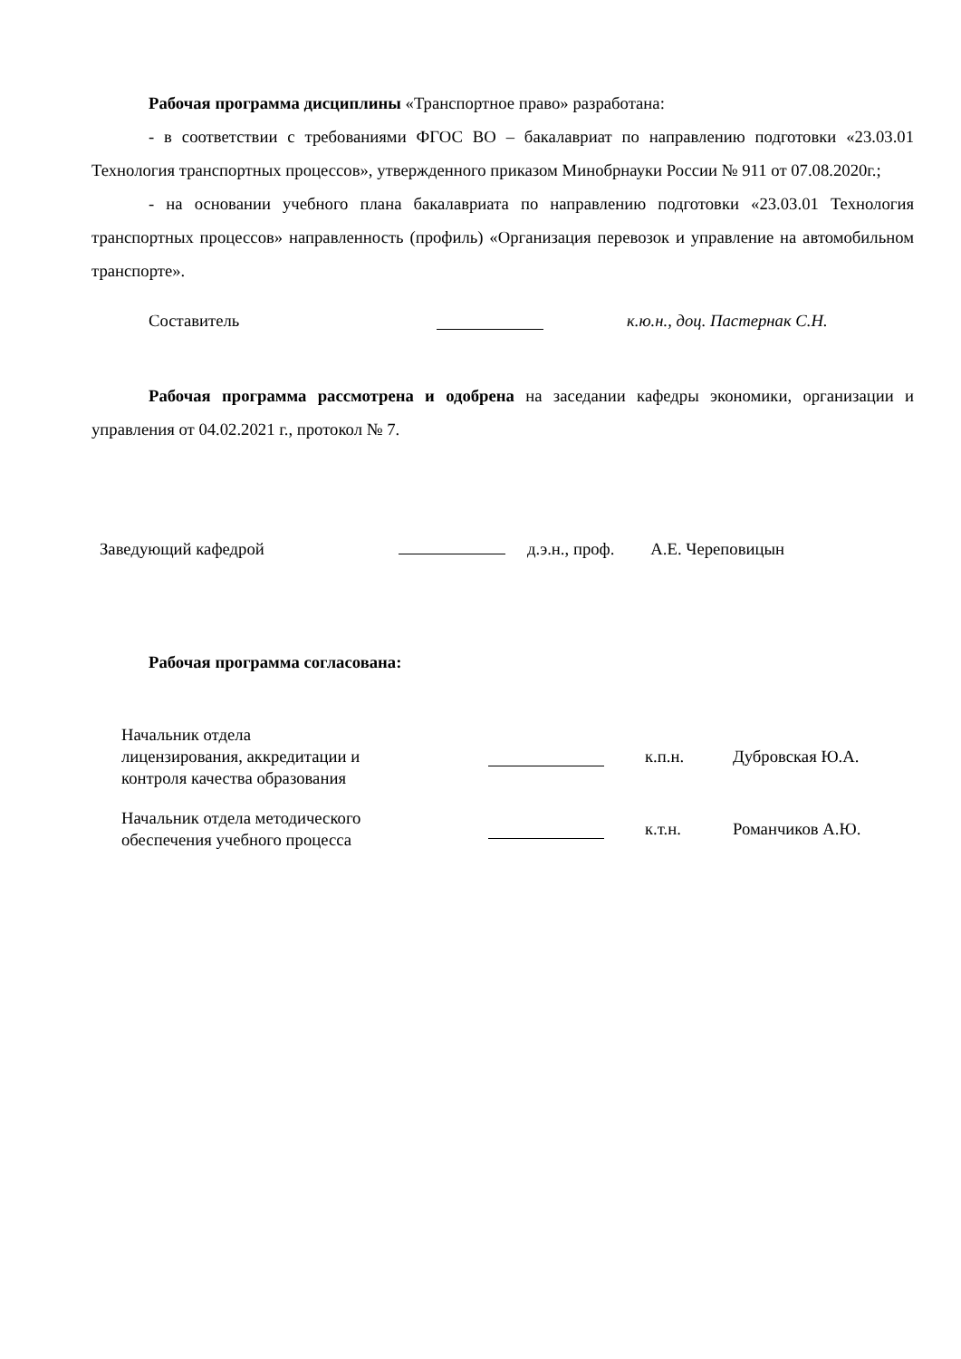Рабочая программа дисциплины «Транспортное право» разработана:
- в соответствии с требованиями ФГОС ВО – бакалавриат по направлению подготовки «23.03.01 Технология транспортных процессов», утвержденного приказом Минобрнауки России № 911 от 07.08.2020г.;
- на основании учебного плана бакалавриата по направлению подготовки «23.03.01 Технология транспортных процессов» направленность (профиль) «Организация перевозок и управление на автомобильном транспорте».
Составитель к.ю.н., доц. Пастернак С.Н.
Рабочая программа рассмотрена и одобрена на заседании кафедры экономики, организации и управления от 04.02.2021 г., протокол № 7.
Заведующий кафедрой д.э.н., проф. А.Е. Череповицын
Рабочая программа согласована:
Начальник отдела
лицензирования, аккредитации и
контроля качества образования к.п.н. Дубровская Ю.А.
Начальник отдела методического
обеспечения учебного процесса к.т.н. Романчиков А.Ю.